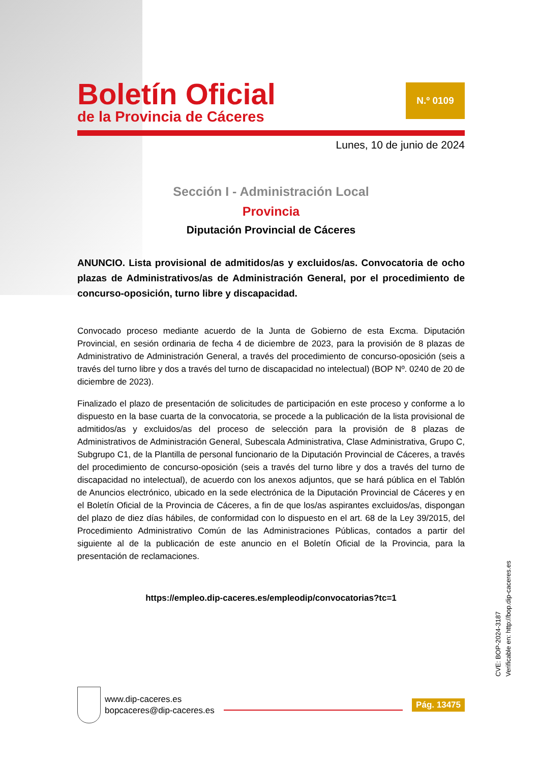Boletín Oficial
de la Provincia de Cáceres
N.º 0109
Lunes, 10 de junio de 2024
Sección I - Administración Local
Provincia
Diputación Provincial de Cáceres
ANUNCIO. Lista provisional de admitidos/as y excluidos/as. Convocatoria de ocho plazas de Administrativos/as de Administración General, por el procedimiento de concurso-oposición, turno libre y discapacidad.
Convocado proceso mediante acuerdo de la Junta de Gobierno de esta Excma. Diputación Provincial, en sesión ordinaria de fecha 4 de diciembre de 2023, para la provisión de 8 plazas de Administrativo de Administración General, a través del procedimiento de concurso-oposición (seis a través del turno libre y dos a través del turno de discapacidad no intelectual) (BOP Nº. 0240 de 20 de diciembre de 2023).
Finalizado el plazo de presentación de solicitudes de participación en este proceso y conforme a lo dispuesto en la base cuarta de la convocatoria, se procede a la publicación de la lista provisional de admitidos/as y excluidos/as del proceso de selección para la provisión de 8 plazas de Administrativos de Administración General, Subescala Administrativa, Clase Administrativa, Grupo C, Subgrupo C1, de la Plantilla de personal funcionario de la Diputación Provincial de Cáceres, a través del procedimiento de concurso-oposición (seis a través del turno libre y dos a través del turno de discapacidad no intelectual), de acuerdo con los anexos adjuntos, que se hará pública en el Tablón de Anuncios electrónico, ubicado en la sede electrónica de la Diputación Provincial de Cáceres y en el Boletín Oficial de la Provincia de Cáceres, a fin de que los/as aspirantes excluidos/as, dispongan del plazo de diez días hábiles, de conformidad con lo dispuesto en el art. 68 de la Ley 39/2015, del Procedimiento Administrativo Común de las Administraciones Públicas, contados a partir del siguiente al de la publicación de este anuncio en el Boletín Oficial de la Provincia, para la presentación de reclamaciones.
https://empleo.dip-caceres.es/empleodip/convocatorias?tc=1
CVE: BOP-2024-3187
Verificable en: http://bop.dip-caceres.es
www.dip-caceres.es
bopcaceres@dip-caceres.es
Pág. 13475